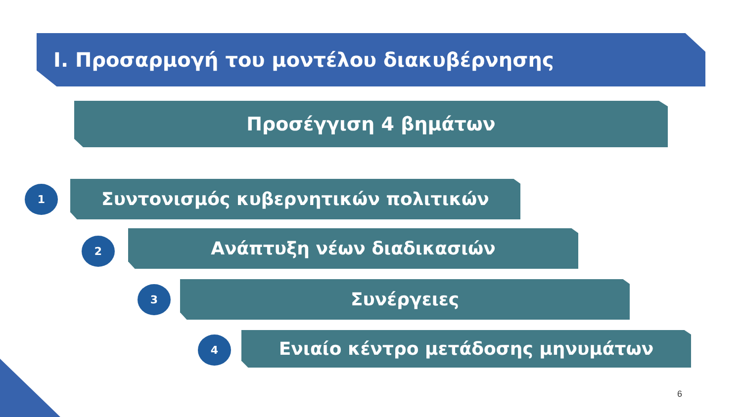Ι. Προσαρμογή του μοντέλου διακυβέρνησης
Προσέγγιση 4 βημάτων
1 Συντονισμός κυβερνητικών πολιτικών
2 Ανάπτυξη νέων διαδικασιών
3 Συνέργειες
4 Ενιαίο κέντρο μετάδοσης μηνυμάτων
6